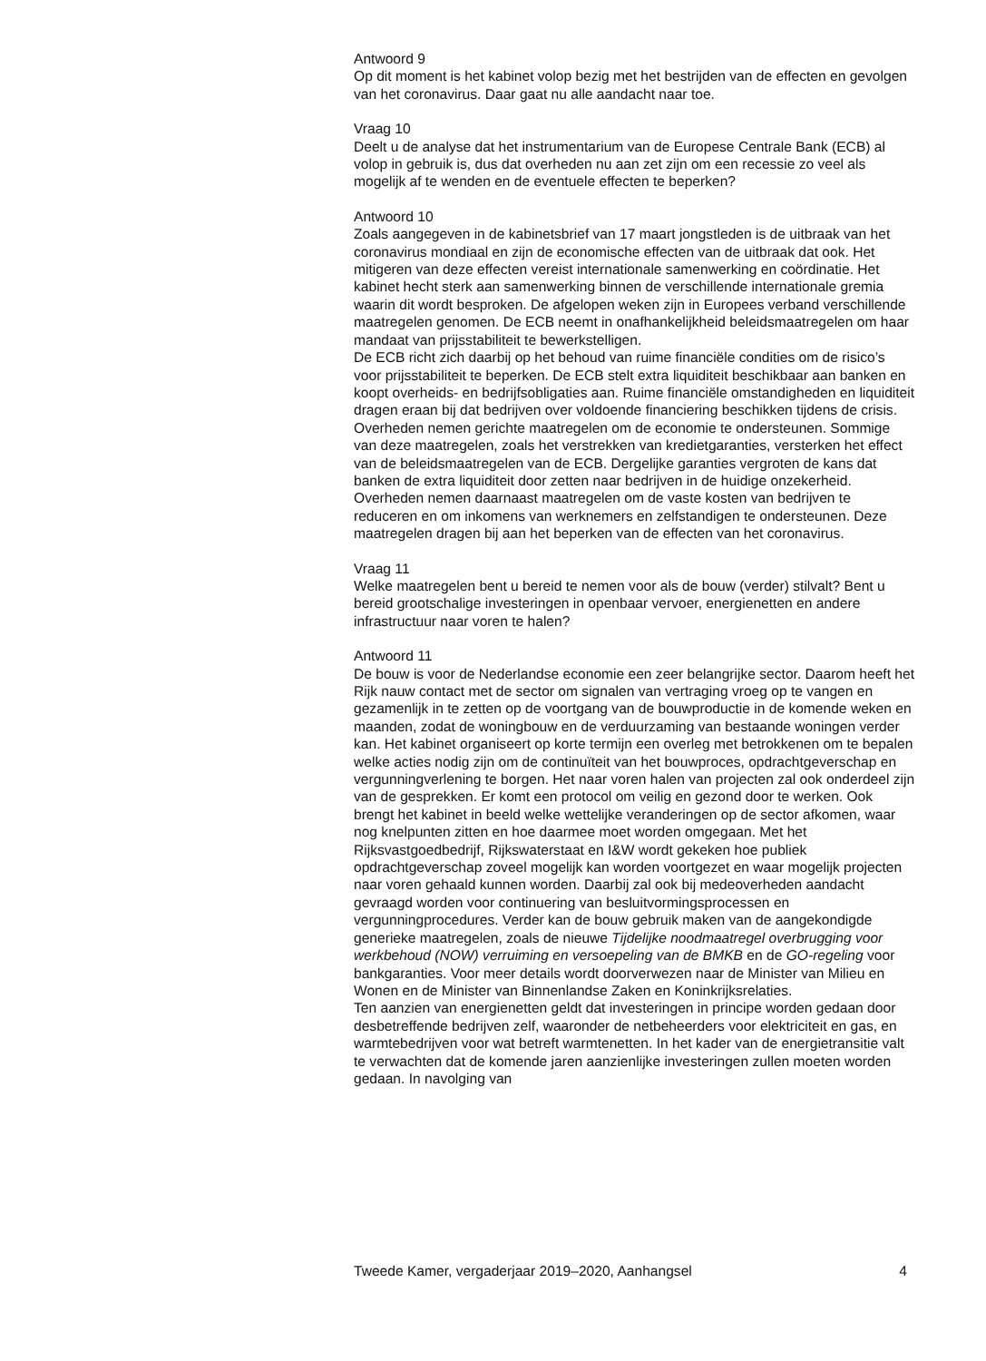Antwoord 9
Op dit moment is het kabinet volop bezig met het bestrijden van de effecten en gevolgen van het coronavirus. Daar gaat nu alle aandacht naar toe.
Vraag 10
Deelt u de analyse dat het instrumentarium van de Europese Centrale Bank (ECB) al volop in gebruik is, dus dat overheden nu aan zet zijn om een recessie zo veel als mogelijk af te wenden en de eventuele effecten te beperken?
Antwoord 10
Zoals aangegeven in de kabinetsbrief van 17 maart jongstleden is de uitbraak van het coronavirus mondiaal en zijn de economische effecten van de uitbraak dat ook. Het mitigeren van deze effecten vereist internationale samenwerking en coördinatie. Het kabinet hecht sterk aan samenwerking binnen de verschillende internationale gremia waarin dit wordt besproken. De afgelopen weken zijn in Europees verband verschillende maatregelen genomen. De ECB neemt in onafhankelijkheid beleidsmaatregelen om haar mandaat van prijsstabiliteit te bewerkstelligen.
De ECB richt zich daarbij op het behoud van ruime financiële condities om de risico’s voor prijsstabiliteit te beperken. De ECB stelt extra liquiditeit beschikbaar aan banken en koopt overheids- en bedrijfsobligaties aan. Ruime financiële omstandigheden en liquiditeit dragen eraan bij dat bedrijven over voldoende financiering beschikken tijdens de crisis. Overheden nemen gerichte maatregelen om de economie te ondersteunen. Sommige van deze maatregelen, zoals het verstrekken van kredietgaranties, versterken het effect van de beleidsmaatregelen van de ECB. Dergelijke garanties vergroten de kans dat banken de extra liquiditeit door zetten naar bedrijven in de huidige onzekerheid. Overheden nemen daarnaast maatregelen om de vaste kosten van bedrijven te reduceren en om inkomens van werknemers en zelfstandigen te ondersteunen. Deze maatregelen dragen bij aan het beperken van de effecten van het coronavirus.
Vraag 11
Welke maatregelen bent u bereid te nemen voor als de bouw (verder) stilvalt? Bent u bereid grootschalige investeringen in openbaar vervoer, energienetten en andere infrastructuur naar voren te halen?
Antwoord 11
De bouw is voor de Nederlandse economie een zeer belangrijke sector. Daarom heeft het Rijk nauw contact met de sector om signalen van vertraging vroeg op te vangen en gezamenlijk in te zetten op de voortgang van de bouwproductie in de komende weken en maanden, zodat de woningbouw en de verduurzaming van bestaande woningen verder kan. Het kabinet organiseert op korte termijn een overleg met betrokkenen om te bepalen welke acties nodig zijn om de continuïteit van het bouwproces, opdrachtgeverschap en vergunningverlening te borgen. Het naar voren halen van projecten zal ook onderdeel zijn van de gesprekken. Er komt een protocol om veilig en gezond door te werken. Ook brengt het kabinet in beeld welke wettelijke veranderingen op de sector afkomen, waar nog knelpunten zitten en hoe daarmee moet worden omgegaan. Met het Rijksvastgoedbedrijf, Rijkswaterstaat en I&W wordt gekeken hoe publiek opdrachtgeverschap zoveel mogelijk kan worden voortgezet en waar mogelijk projecten naar voren gehaald kunnen worden. Daarbij zal ook bij medeoverheden aandacht gevraagd worden voor continuering van besluitvormingsprocessen en vergunningprocedures. Verder kan de bouw gebruik maken van de aangekondigde generieke maatregelen, zoals de nieuwe Tijdelijke noodmaatregel overbrugging voor werkbehoud (NOW) verruiming en versoepeling van de BMKB en de GO-regeling voor bankgaranties. Voor meer details wordt doorverwezen naar de Minister van Milieu en Wonen en de Minister van Binnenlandse Zaken en Koninkrijksrelaties.
Ten aanzien van energienetten geldt dat investeringen in principe worden gedaan door desbetreffende bedrijven zelf, waaronder de netbeheerders voor elektriciteit en gas, en warmtebedrijven voor wat betreft warmtenetten. In het kader van de energietransitie valt te verwachten dat de komende jaren aanzienlijke investeringen zullen moeten worden gedaan. In navolging van
Tweede Kamer, vergaderjaar 2019–2020, Aanhangsel 4